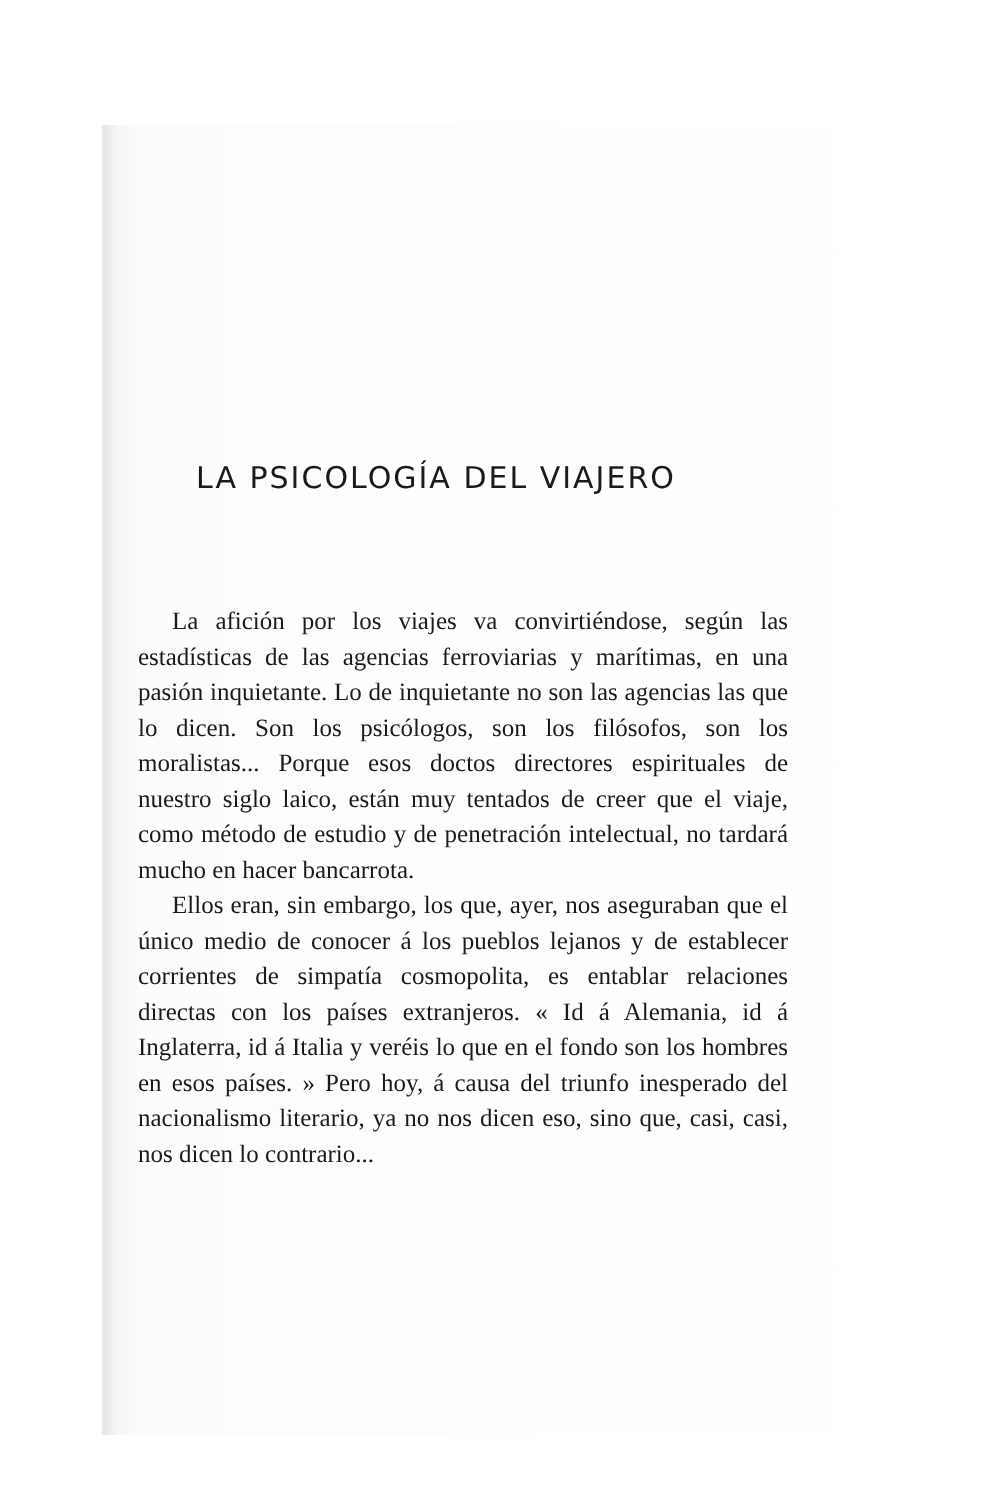LA PSICOLOGÍA DEL VIAJERO
La afición por los viajes va convirtiéndose, según las estadísticas de las agencias ferroviarias y marítimas, en una pasión inquietante. Lo de inquietante no son las agencias las que lo dicen. Son los psicólogos, son los filósofos, son los moralistas... Porque esos doctos directores espirituales de nuestro siglo laico, están muy tentados de creer que el viaje, como método de estudio y de penetración intelectual, no tardará mucho en hacer bancarrota.
Ellos eran, sin embargo, los que, ayer, nos aseguraban que el único medio de conocer á los pueblos lejanos y de establecer corrientes de simpatía cosmopolita, es entablar relaciones directas con los países extranjeros. « Id á Alemania, id á Inglaterra, id á Italia y veréis lo que en el fondo son los hombres en esos países. » Pero hoy, á causa del triunfo inesperado del nacionalismo literario, ya no nos dicen eso, sino que, casi, casi, nos dicen lo contrario...